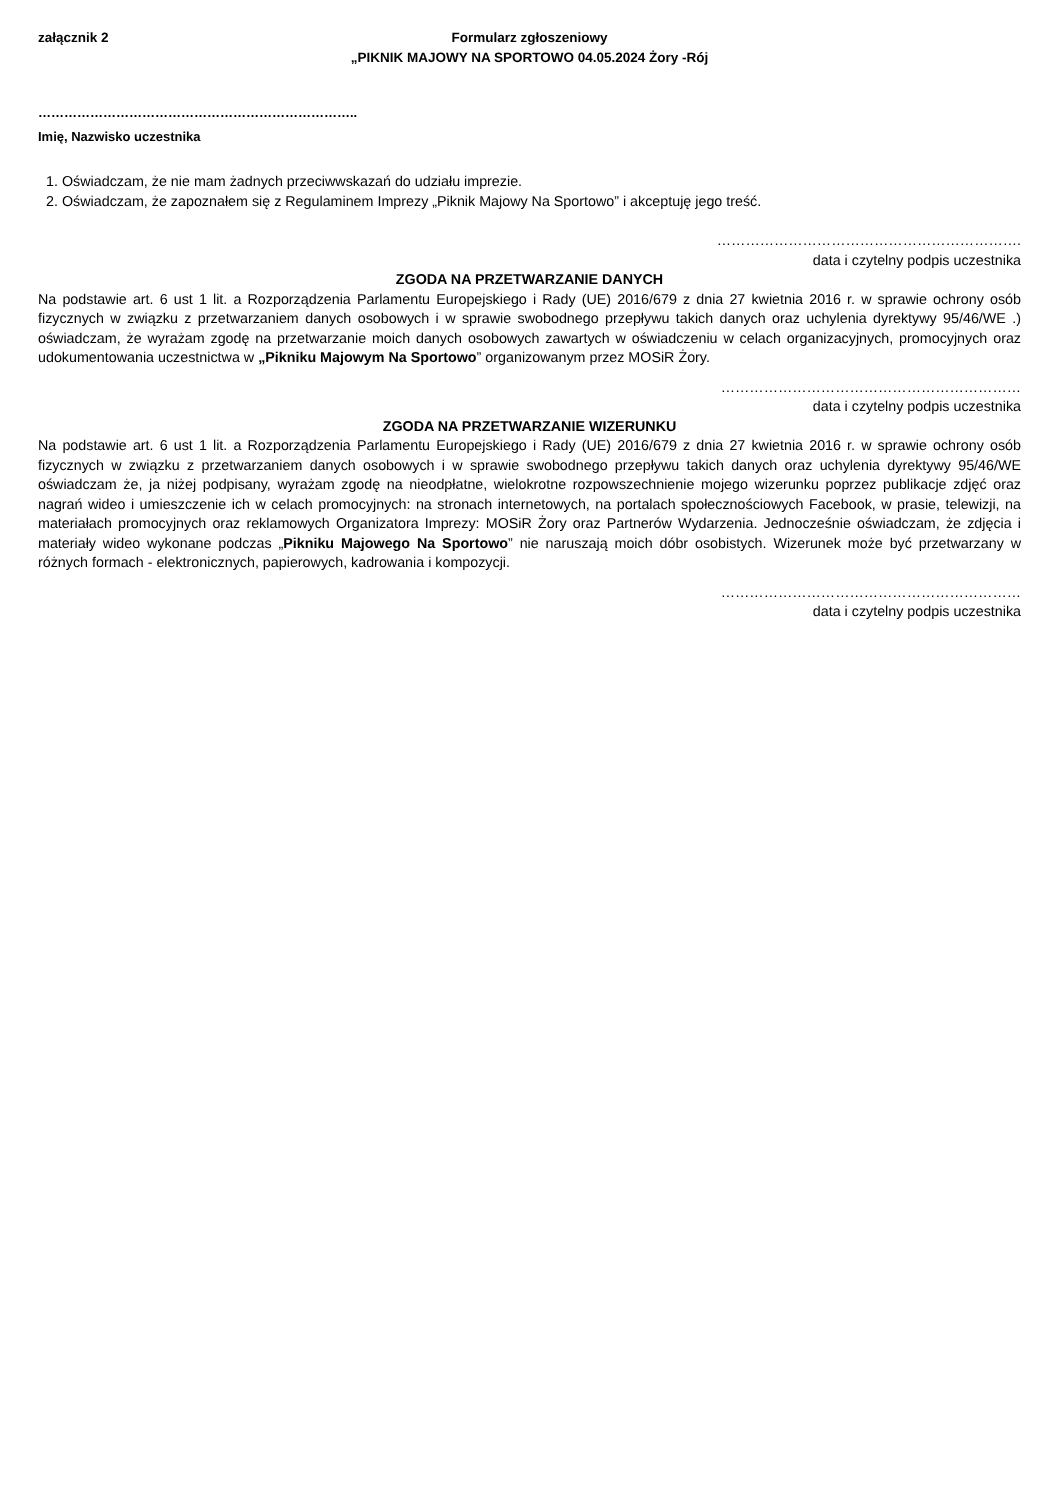załącznik 2 Formularz zgłoszeniowy
„PIKNIK MAJOWY NA SPORTOWO 04.05.2024 Żory -Rój
………………………………………………………………..
Imię, Nazwisko uczestnika
1. Oświadczam, że nie mam żadnych przeciwwskazań do udziału imprezie.
2. Oświadczam, że zapoznałem się z Regulaminem Imprezy „Piknik Majowy Na Sportowo” i akceptuję jego treść.
……………………………………………………….
data i czytelny podpis uczestnika
ZGODA NA PRZETWARZANIE DANYCH
Na podstawie art. 6 ust 1 lit. a Rozporządzenia Parlamentu Europejskiego i Rady (UE) 2016/679 z dnia 27 kwietnia 2016 r. w sprawie ochrony osób fizycznych w związku z przetwarzaniem danych osobowych i w sprawie swobodnego przepływu takich danych oraz uchylenia dyrektywy 95/46/WE .) oświadczam, że wyrażam zgodę na przetwarzanie moich danych osobowych zawartych w oświadczeniu w celach organizacyjnych, promocyjnych oraz udokumentowania uczestnictwa w „Pikniku Majowym Na Sportowo” organizowanym przez MOSiR Żory.
………………………………………………………
data i czytelny podpis uczestnika
ZGODA NA PRZETWARZANIE WIZERUNKU
Na podstawie art. 6 ust 1 lit. a Rozporządzenia Parlamentu Europejskiego i Rady (UE) 2016/679 z dnia 27 kwietnia 2016 r. w sprawie ochrony osób fizycznych w związku z przetwarzaniem danych osobowych i w sprawie swobodnego przepływu takich danych oraz uchylenia dyrektywy 95/46/WE oświadczam że, ja niżej podpisany, wyrażam zgodę na nieodpłatne, wielokrotne rozpowszechnienie mojego wizerunku poprzez publikacje zdjęć oraz nagrań wideo i umieszczenie ich w celach promocyjnych: na stronach internetowych, na portalach społecznościowych Facebook, w prasie, telewizji, na materiałach promocyjnych oraz reklamowych Organizatora Imprezy: MOSiR Żory oraz Partnerów Wydarzenia. Jednocześnie oświadczam, że zdjęcia i materiały wideo wykonane podczas „Pikniku Majowego Na Sportowo” nie naruszają moich dóbr osobistych. Wizerunek może być przetwarzany w różnych formach - elektronicznych, papierowych, kadrowania i kompozycji.
………………………………………………………
data i czytelny podpis uczestnika